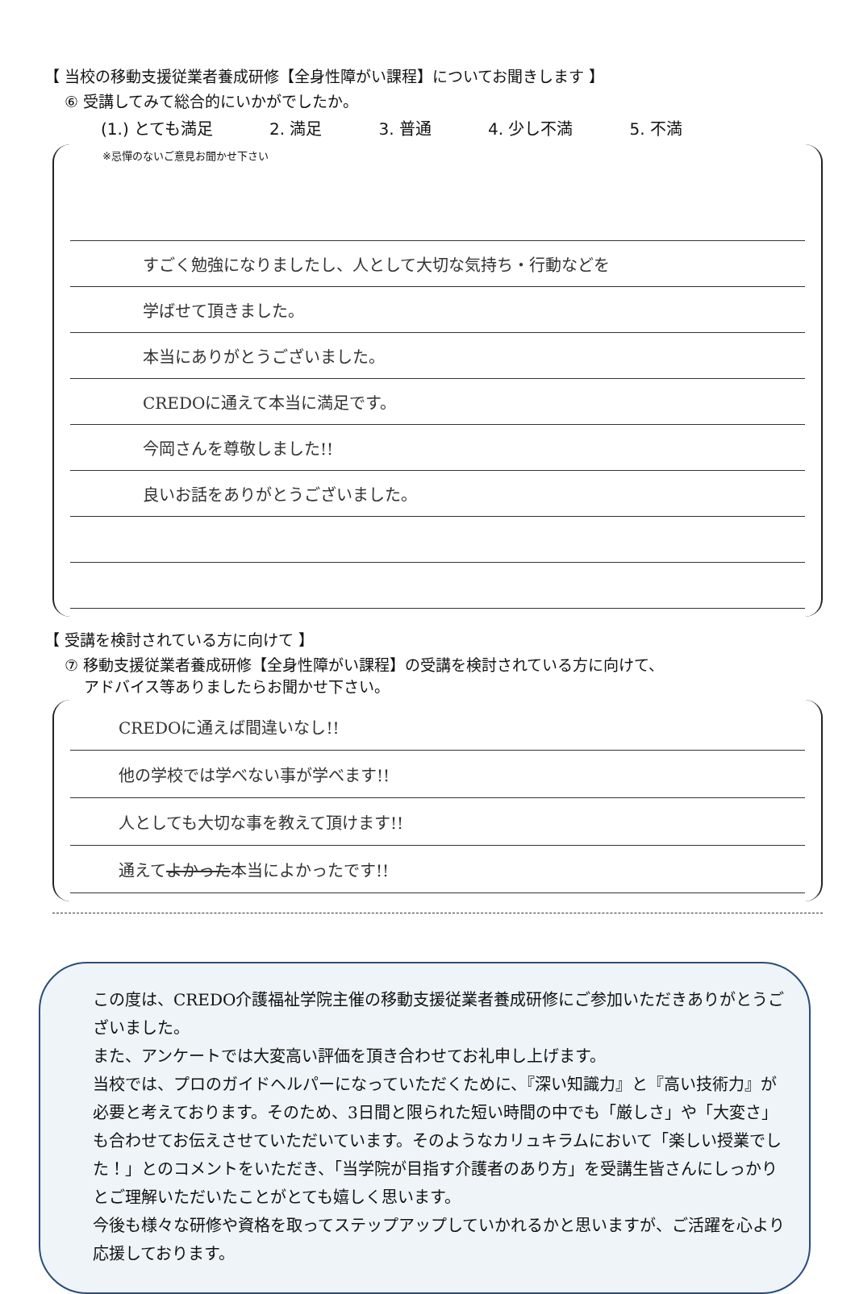【 当校の移動支援従業者養成研修【全身性障がい課程】についてお聞きします 】
⑥ 受講してみて総合的にいかがでしたか。
(1.) とても満足 2. 満足 3. 普通 4. 少し不満 5. 不満
※忌憚のないご意見お聞かせ下さい
すごく勉強になりましたし、人として大切な気持ち・行動などを
学ばせて頂きました。
本当にありがとうございました。
CREDOに通えて本当に満足です。
今岡さんを尊敬しました!!
良いお話をありがとうございました。
【 受講を検討されている方に向けて 】
⑦ 移動支援従業者養成研修【全身性障がい課程】の受講を検討されている方に向けて、
アドバイス等ありましたらお聞かせ下さい。
CREDOに通えば間違いなし!!
他の学校では学べない事が学べます!!
人としても大切な事を教えて頂けます!!
通えて よかった 本当によかったです!!
この度は、CREDO介護福祉学院主催の移動支援従業者養成研修にご参加いただきありがとうございました。
また、アンケートでは大変高い評価を頂き合わせてお礼申し上げます。
当校では、プロのガイドヘルパーになっていただくために、『深い知識力』と『高い技術力』が必要と考えております。そのため、3日間と限られた短い時間の中でも「厳しさ」や「大変さ」も合わせてお伝えさせていただいています。そのようなカリュキラムにおいて「楽しい授業でした！」とのコメントをいただき、「当学院が目指す介護者のあり方」を受講生皆さんにしっかりとご理解いただいたことがとても嬉しく思います。
今後も様々な研修や資格を取ってステップアップしていかれるかと思いますが、ご活躍を心より応援しております。